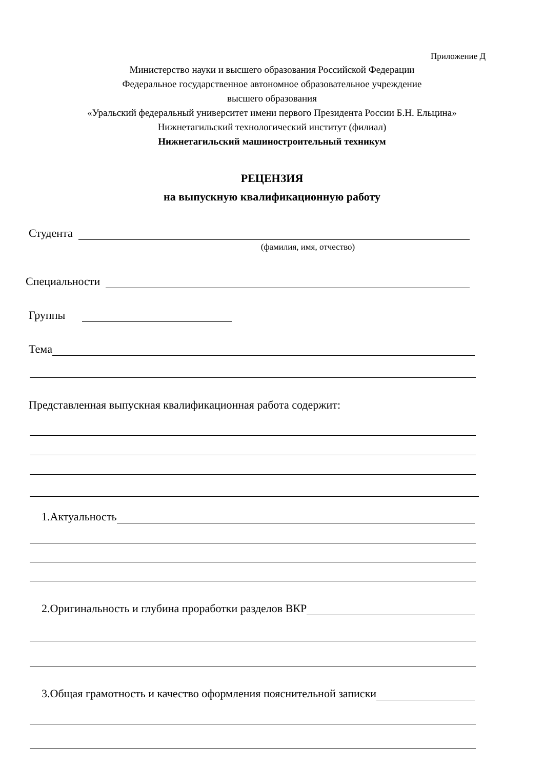Приложение Д
Министерство науки и высшего образования Российской Федерации
Федеральное государственное автономное образовательное учреждение
высшего образования
«Уральский федеральный университет имени первого Президента России Б.Н. Ельцина»
Нижнетагильский технологический институт (филиал)
Нижнетагильский машиностроительный техникум
РЕЦЕНЗИЯ
на выпускную квалификационную работу
Студента
(фамилия, имя, отчество)
Специальности
Группы
Тема
Представленная выпускная квалификационная работа содержит:
1.Актуальность
2.Оригинальность и глубина проработки разделов ВКР
3.Общая грамотность и качество оформления пояснительной записки